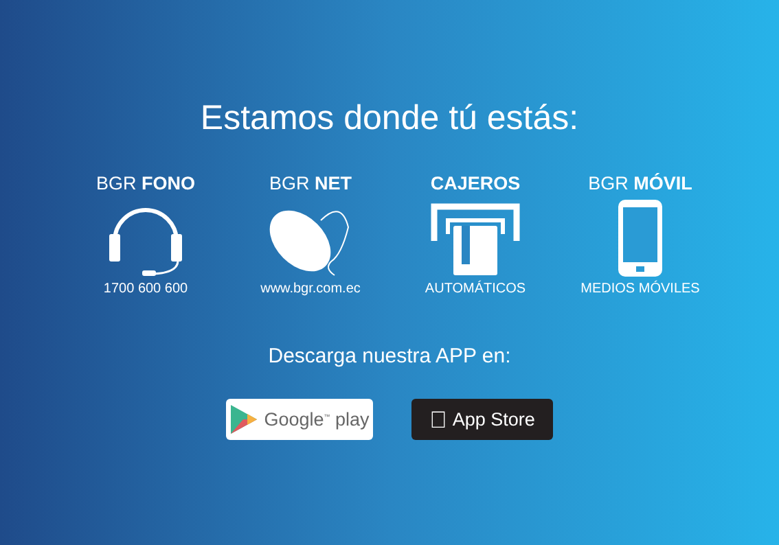Estamos donde tú estás:
BGR FONO
1700 600 600
BGR NET
www.bgr.com.ec
CAJEROS
AUTOMÁTICOS
BGR MÓVIL
MEDIOS MÓVILES
Descarga nuestra APP en:
Google<sup>™</sup> play
 App Store